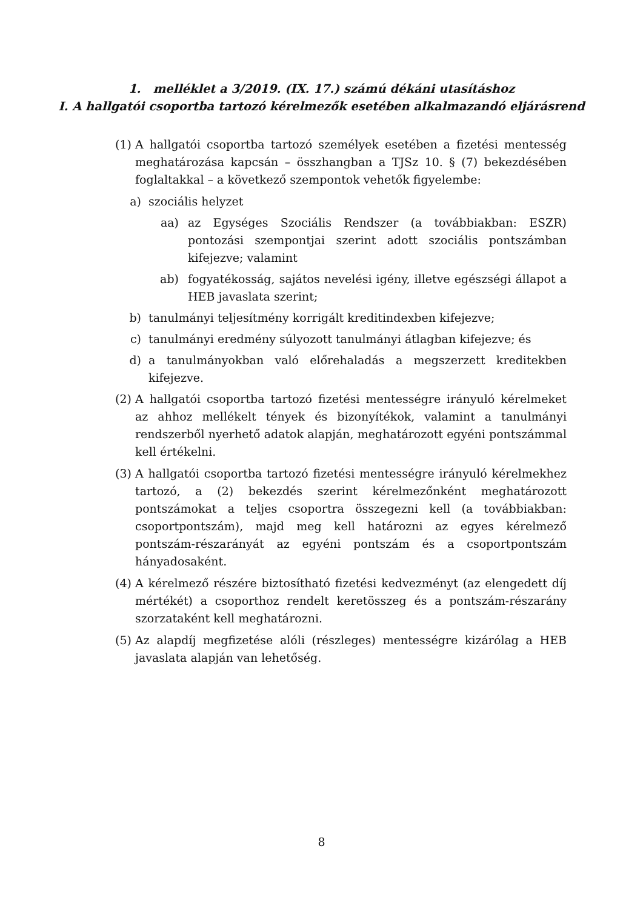1. melléklet a 3/2019. (IX. 17.) számú dékáni utasításhoz
I. A hallgatói csoportba tartozó kérelmezők esetében alkalmazandó eljárásrend
(1) A hallgatói csoportba tartozó személyek esetében a fizetési mentesség meghatározása kapcsán – összhangban a TJSz 10. § (7) bekezdésében foglaltakkal – a következő szempontok vehetők figyelembe:
a) szociális helyzet
aa) az Egységes Szociális Rendszer (a továbbiakban: ESZR) pontozási szempontjai szerint adott szociális pontszámban kifejezve; valamint
ab) fogyatékosság, sajátos nevelési igény, illetve egészségi állapot a HEB javaslata szerint;
b) tanulmányi teljesítmény korrigált kreditindexben kifejezve;
c) tanulmányi eredmény súlyozott tanulmányi átlagban kifejezve; és
d) a tanulmányokban való előrehaladás a megszerzett kreditekben kifejezve.
(2) A hallgatói csoportba tartozó fizetési mentességre irányuló kérelmeket az ahhoz mellékelt tények és bizonyítékok, valamint a tanulmányi rendszerből nyerhető adatok alapján, meghatározott egyéni pontszámmal kell értékelni.
(3) A hallgatói csoportba tartozó fizetési mentességre irányuló kérelmekhez tartozó, a (2) bekezdés szerint kérelmezőnként meghatározott pontszámokat a teljes csoportra összegezni kell (a továbbiakban: csoportpontszám), majd meg kell határozni az egyes kérelmező pontszám-részarányát az egyéni pontszám és a csoportpontszám hányadosaként.
(4) A kérelmező részére biztosítható fizetési kedvezményt (az elengedett díj mértékét) a csoporthoz rendelt keretösszeg és a pontszám-részarány szorzataként kell meghatározni.
(5) Az alapdíj megfizetése alóli (részleges) mentességre kizárólag a HEB javaslata alapján van lehetőség.
8